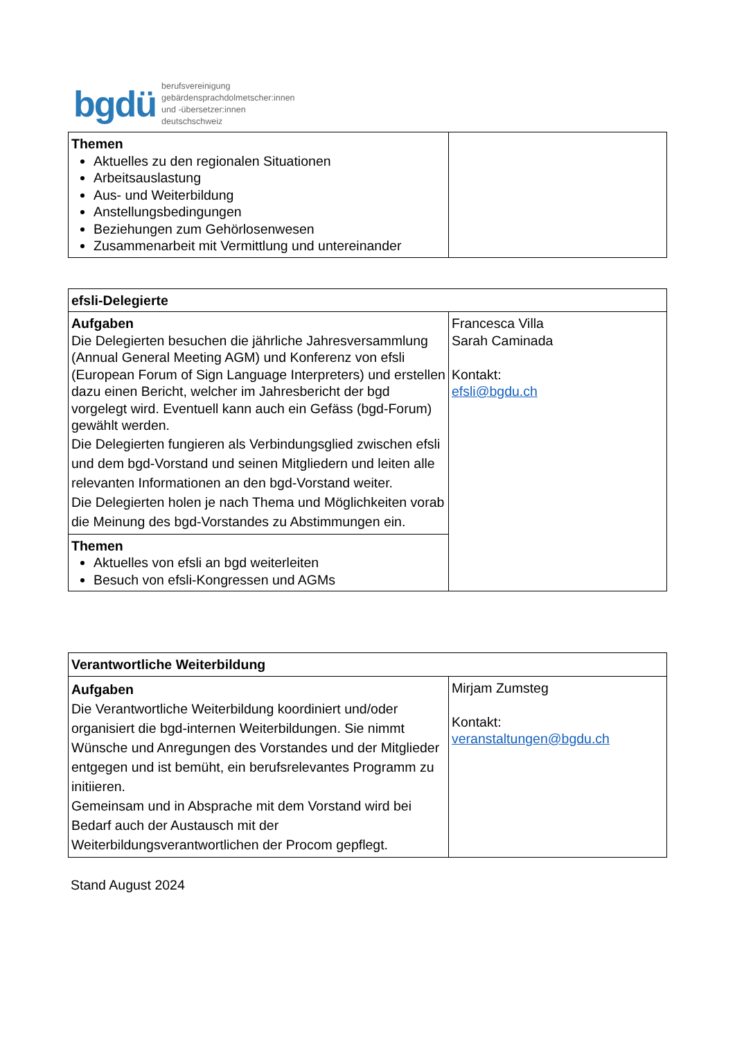bgdü
berufsvereinigung
gebärdensprachdolmetscher:innen
und -übersetzer:innen
deutschschweiz
| Themen Aktuelles zu den regionalen Situationen Arbeitsauslastung Aus- und Weiterbildung Anstellungsbedingungen Beziehungen zum Gehörlosenwesen Zusammenarbeit mit Vermittlung und untereinander | |
| efsli-Delegierte | |
| Aufgaben Die Delegierten besuchen die jährliche Jahresversammlung (Annual General Meeting AGM) und Konferenz von efsli (European Forum of Sign Language Interpreters) und erstellen dazu einen Bericht, welcher im Jahresbericht der bgd vorgelegt wird. Eventuell kann auch ein Gefäss (bgd-Forum) gewählt werden. Die Delegierten fungieren als Verbindungsglied zwischen efsli und dem bgd-Vorstand und seinen Mitgliedern und leiten alle relevanten Informationen an den bgd-Vorstand weiter. Die Delegierten holen je nach Thema und Möglichkeiten vorab die Meinung des bgd-Vorstandes zu Abstimmungen ein. | Francesca Villa Sarah Caminada Kontakt: efsli@bgdu.ch |
| Themen Aktuelles von efsli an bgd weiterleiten Besuch von efsli-Kongressen und AGMs | |
| Verantwortliche Weiterbildung | |
| Aufgaben Die Verantwortliche Weiterbildung koordiniert und/oder organisiert die bgd-internen Weiterbildungen. Sie nimmt Wünsche und Anregungen des Vorstandes und der Mitglieder entgegen und ist bemüht, ein berufsrelevantes Programm zu initiieren. Gemeinsam und in Absprache mit dem Vorstand wird bei Bedarf auch der Austausch mit der Weiterbildungsverantwortlichen der Procom gepflegt. | Mirjam Zumsteg Kontakt: veranstaltungen@bgdu.ch |
Stand August 2024